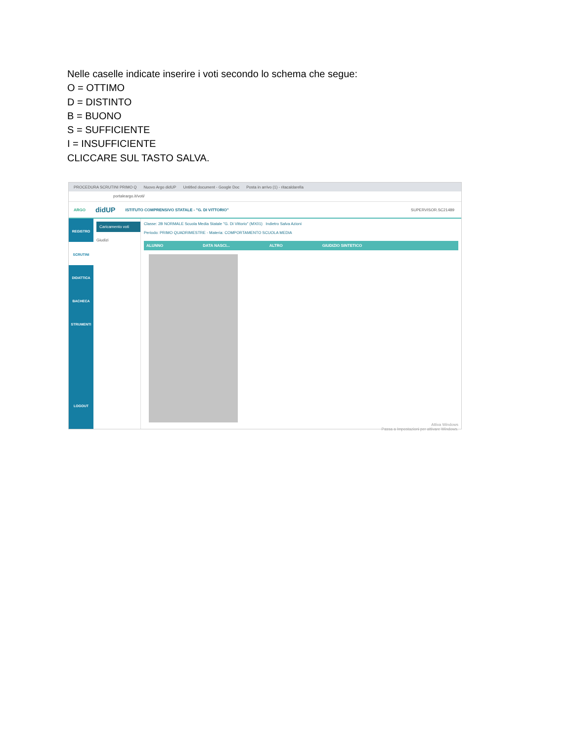Nelle caselle indicate inserire i voti secondo lo schema che segue:
O = OTTIMO
D = DISTINTO
B = BUONO
S = SUFFICIENTE
I = INSUFFICIENTE
CLICCARE SUL TASTO SALVA.
PROCEDURA SCRUTINI PRIMO Q Nuovo Argo didUP Untitled document - Google Doc Posta in arrivo (1) - ritacaldarella
portaleargo.it/voti/
ARGO didUP ISTITUTO COMPRENSIVO STATALE - "G. DI VITTORIO" SUPERVISOR.SC21489
REGISTRO
SCRUTINI
DIDATTICA
BACHECA
STRUMENTI
LOGOUT
Caricamento voti
Giudizi
Classe: 2B NORMALE Scuola Media Statale "G. Di Vittorio" (MX01) Indietro Salva Azioni
Periodo: PRIMO QUADRIMESTRE - Materia: COMPORTAMENTO SCUOLA MEDIA
ALUNNO DATA NASCI... ALTRO GIUDIZIO SINTETICO
Attiva Windows
Passa a Impostazioni per attivare Windows.